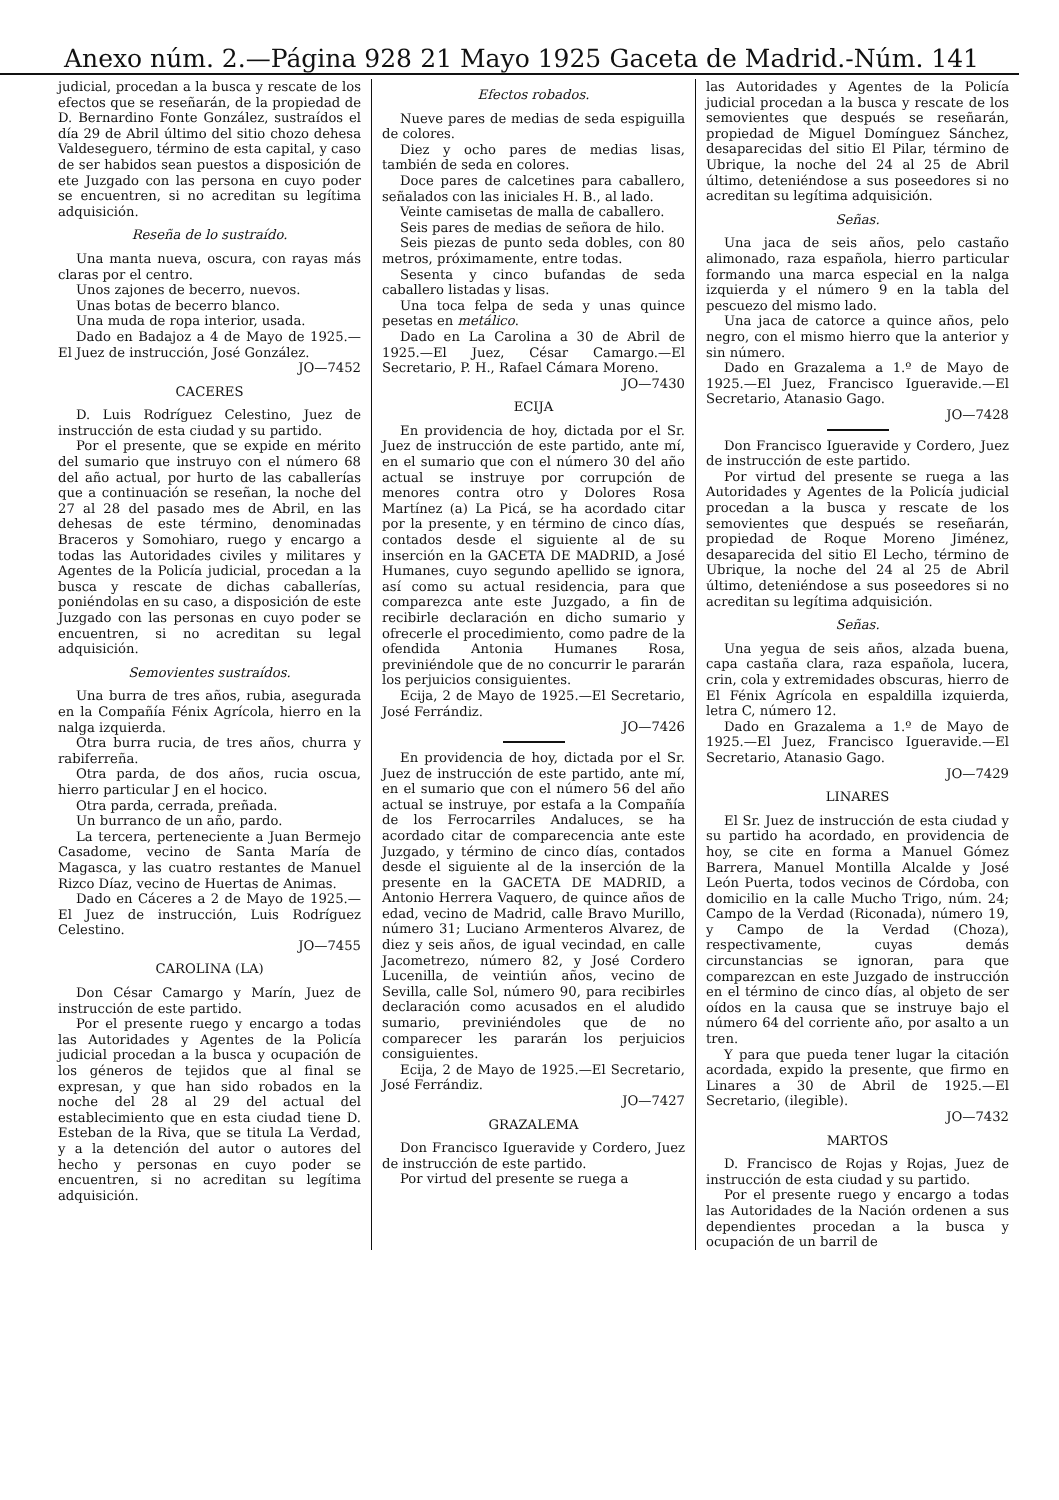Anexo núm. 2.—Página 928 21 Mayo 1925 Gaceta de Madrid.-Núm. 141
judicial, procedan a la busca y rescate de los efectos que se reseñarán, de la propiedad de D. Bernardino Fonte González, sustraídos el día 29 de Abril último del sitio chozo dehesa Valdeseguero, término de esta capital, y caso de ser habidos sean puestos a disposición de ete Juzgado con las persona en cuyo poder se encuentren, si no acreditan su legítima adquisición.
Reseña de lo sustraído.
Una manta nueva, oscura, con rayas más claras por el centro.
Unos zajones de becerro, nuevos.
Unas botas de becerro blanco.
Una muda de ropa interior, usada.
Dado en Badajoz a 4 de Mayo de 1925.—El Juez de instrucción, José González.
JO—7452
CACERES
D. Luis Rodríguez Celestino, Juez de instrucción de esta ciudad y su partido.
Por el presente, que se expide en mérito del sumario que instruyo con el número 68 del año actual, por hurto de las caballerías que a continuación se reseñan, la noche del 27 al 28 del pasado mes de Abril, en las dehesas de este término, denominadas Braceros y Somohiaro, ruego y encargo a todas las Autoridades civiles y militares y Agentes de la Policía judicial, procedan a la busca y rescate de dichas caballerías, poniéndolas en su caso, a disposición de este Juzgado con las personas en cuyo poder se encuentren, si no acreditan su legal adquisición.
Semovientes sustraídos.
Una burra de tres años, rubia, asegurada en la Compañía Fénix Agrícola, hierro en la nalga izquierda.
Otra burra rucia, de tres años, churra y rabiferreña.
Otra parda, de dos años, rucia oscua, hierro particular J en el hocico.
Otra parda, cerrada, preñada.
Un burranco de un año, pardo.
La tercera, perteneciente a Juan Bermejo Casadome, vecino de Santa María de Magasca, y las cuatro restantes de Manuel Rizco Díaz, vecino de Huertas de Animas.
Dado en Cáceres a 2 de Mayo de 1925.—El Juez de instrucción, Luis Rodríguez Celestino.
JO—7455
CAROLINA (LA)
Don César Camargo y Marín, Juez de instrucción de este partido.
Por el presente ruego y encargo a todas las Autoridades y Agentes de la Policía judicial procedan a la busca y ocupación de los géneros de tejidos que al final se expresan, y que han sido robados en la noche del 28 al 29 del actual del establecimiento que en esta ciudad tiene D. Esteban de la Riva, que se titula La Verdad, y a la detención del autor o autores del hecho y personas en cuyo poder se encuentren, si no acreditan su legítima adquisición.
Efectos robados.
Nueve pares de medias de seda espiguilla de colores.
Diez y ocho pares de medias lisas, también de seda en colores.
Doce pares de calcetines para caballero, señalados con las iniciales H. B., al lado.
Veinte camisetas de malla de caballero.
Seis pares de medias de señora de hilo.
Seis piezas de punto seda dobles, con 80 metros, próximamente, entre todas.
Sesenta y cinco bufandas de seda caballero listadas y lisas.
Una toca felpa de seda y unas quince pesetas en metálico.
Dado en La Carolina a 30 de Abril de 1925.—El Juez, César Camargo.—El Secretario, P. H., Rafael Cámara Moreno.
JO—7430
ECIJA
En providencia de hoy, dictada por el Sr. Juez de instrucción de este partido, ante mí, en el sumario que con el número 30 del año actual se instruye por corrupción de menores contra otro y Dolores Rosa Martínez (a) La Picá, se ha acordado citar por la presente, y en término de cinco días, contados desde el siguiente al de su inserción en la GACETA DE MADRID, a José Humanes, cuyo segundo apellido se ignora, así como su actual residencia, para que comparezca ante este Juzgado, a fin de recibirle declaración en dicho sumario y ofrecerle el procedimiento, como padre de la ofendida Antonia Humanes Rosa, previniéndole que de no concurrir le pararán los perjuicios consiguientes.
Ecija, 2 de Mayo de 1925.—El Secretario, José Ferrándiz.
JO—7426
En providencia de hoy, dictada por el Sr. Juez de instrucción de este partido, ante mí, en el sumario que con el número 56 del año actual se instruye, por estafa a la Compañía de los Ferrocarriles Andaluces, se ha acordado citar de comparecencia ante este Juzgado, y término de cinco días, contados desde el siguiente al de la inserción de la presente en la GACETA DE MADRID, a Antonio Herrera Vaquero, de quince años de edad, vecino de Madrid, calle Bravo Murillo, número 31; Luciano Armenteros Alvarez, de diez y seis años, de igual vecindad, en calle Jacometrezo, número 82, y José Cordero Lucenilla, de veintiún años, vecino de Sevilla, calle Sol, número 90, para recibirles declaración como acusados en el aludido sumario, previniéndoles que de no comparecer les pararán los perjuicios consiguientes.
Ecija, 2 de Mayo de 1925.—El Secretario, José Ferrándiz.
JO—7427
GRAZALEMA
Don Francisco Igueravide y Cordero, Juez de instrucción de este partido.
Por virtud del presente se ruega a
las Autoridades y Agentes de la Policía judicial procedan a la busca y rescate de los semovientes que después se reseñarán, propiedad de Miguel Domínguez Sánchez, desaparecidas del sitio El Pilar, término de Ubrique, la noche del 24 al 25 de Abril último, deteniéndose a sus poseedores si no acreditan su legítima adquisición.
Señas.
Una jaca de seis años, pelo castaño alimonado, raza española, hierro particular formando una marca especial en la nalga izquierda y el número 9 en la tabla del pescuezo del mismo lado.
Una jaca de catorce a quince años, pelo negro, con el mismo hierro que la anterior y sin número.
Dado en Grazalema a 1.º de Mayo de 1925.—El Juez, Francisco Igueravide.—El Secretario, Atanasio Gago.
JO—7428
Don Francisco Igueravide y Cordero, Juez de instrucción de este partido.
Por virtud del presente se ruega a las Autoridades y Agentes de la Policía judicial procedan a la busca y rescate de los semovientes que después se reseñarán, propiedad de Roque Moreno Jiménez, desaparecida del sitio El Lecho, término de Ubrique, la noche del 24 al 25 de Abril último, deteniéndose a sus poseedores si no acreditan su legítima adquisición.
Señas.
Una yegua de seis años, alzada buena, capa castaña clara, raza española, lucera, crin, cola y extremidades obscuras, hierro de El Fénix Agrícola en espaldilla izquierda, letra C, número 12.
Dado en Grazalema a 1.º de Mayo de 1925.—El Juez, Francisco Igueravide.—El Secretario, Atanasio Gago.
JO—7429
LINARES
El Sr. Juez de instrucción de esta ciudad y su partido ha acordado, en providencia de hoy, se cite en forma a Manuel Gómez Barrera, Manuel Montilla Alcalde y José León Puerta, todos vecinos de Córdoba, con domicilio en la calle Mucho Trigo, núm. 24; Campo de la Verdad (Riconada), número 19, y Campo de la Verdad (Choza), respectivamente, cuyas demás circunstancias se ignoran, para que comparezcan en este Juzgado de instrucción en el término de cinco días, al objeto de ser oídos en la causa que se instruye bajo el número 64 del corriente año, por asalto a un tren.
Y para que pueda tener lugar la citación acordada, expido la presente, que firmo en Linares a 30 de Abril de 1925.—El Secretario, (ilegible).
JO—7432
MARTOS
D. Francisco de Rojas y Rojas, Juez de instrucción de esta ciudad y su partido.
Por el presente ruego y encargo a todas las Autoridades de la Nación ordenen a sus dependientes procedan a la busca y ocupación de un barril de